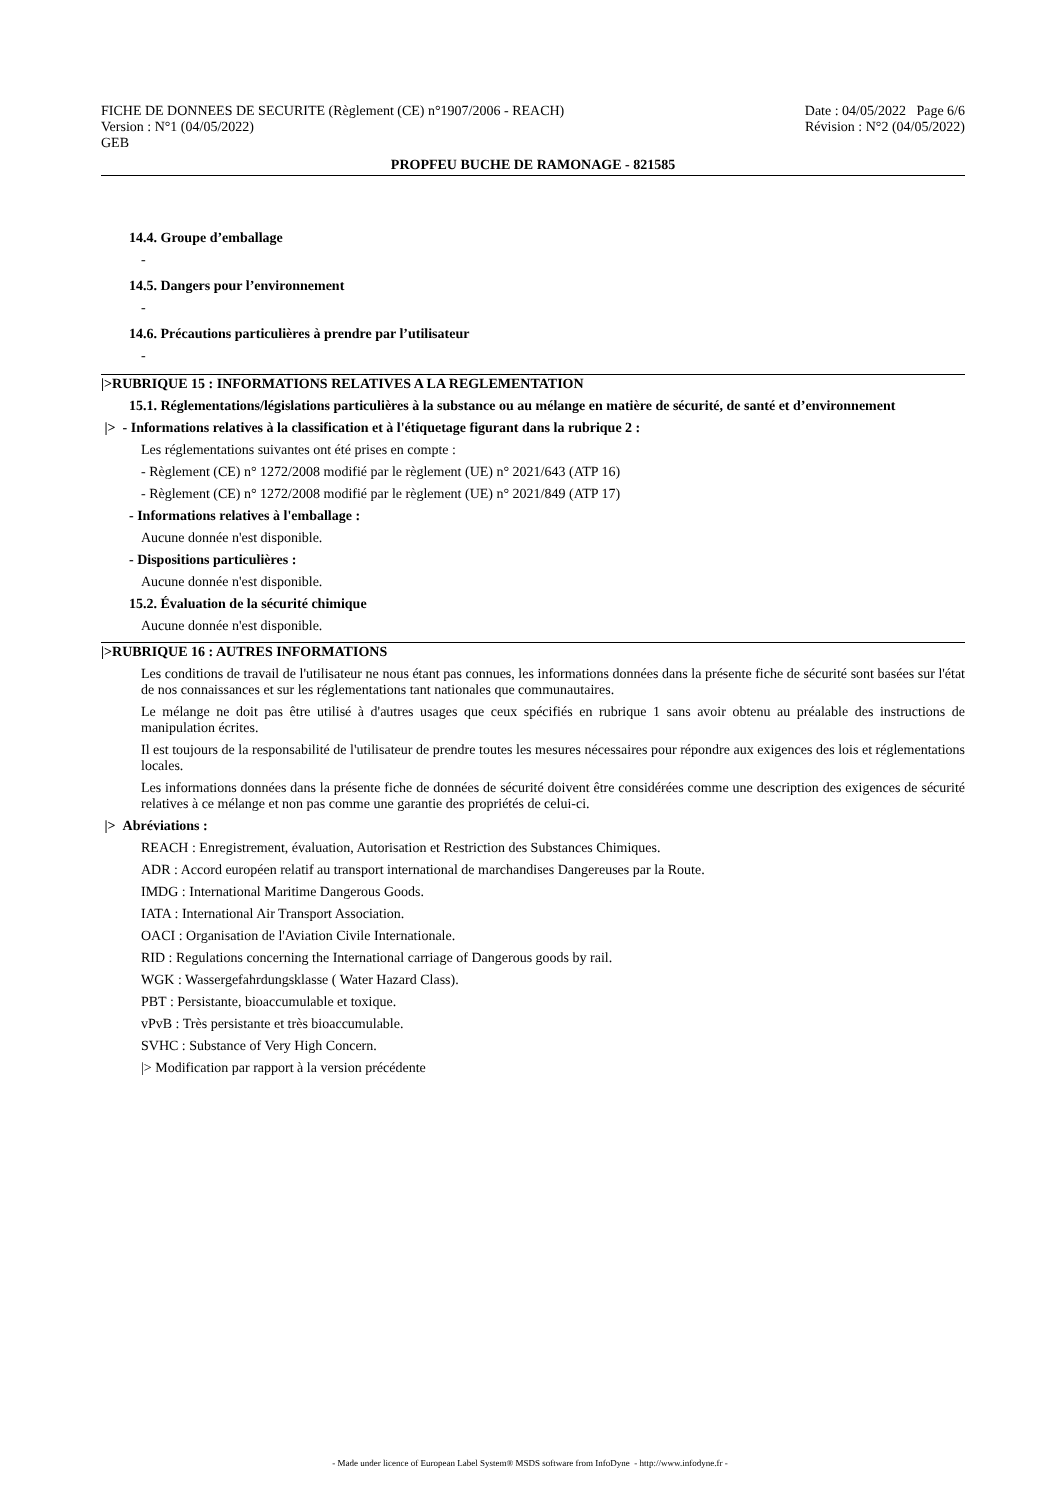FICHE DE DONNEES DE SECURITE (Règlement (CE) n°1907/2006 - REACH) Date : 04/05/2022 Page 6/6
Version : N°1 (04/05/2022) Révision : N°2 (04/05/2022)
GEB
PROPFEU BUCHE DE RAMONAGE - 821585
14.4. Groupe d’emballage
-
14.5. Dangers pour l’environnement
-
14.6. Précautions particulières à prendre par l’utilisateur
-
|>RUBRIQUE 15 : INFORMATIONS RELATIVES A LA REGLEMENTATION
15.1. Réglementations/législations particulières à la substance ou au mélange en matière de sécurité, de santé et d’environnement
|> - Informations relatives à la classification et à l'étiquetage figurant dans la rubrique 2 :
Les réglementations suivantes ont été prises en compte :
- Règlement (CE) n° 1272/2008 modifié par le règlement (UE) n° 2021/643 (ATP 16)
- Règlement (CE) n° 1272/2008 modifié par le règlement (UE) n° 2021/849 (ATP 17)
- Informations relatives à l'emballage :
Aucune donnée n'est disponible.
- Dispositions particulières :
Aucune donnée n'est disponible.
15.2. Évaluation de la sécurité chimique
Aucune donnée n'est disponible.
|>RUBRIQUE 16 : AUTRES INFORMATIONS
Les conditions de travail de l'utilisateur ne nous étant pas connues, les informations données dans la présente fiche de sécurité sont basées sur l'état de nos connaissances et sur les réglementations tant nationales que communautaires.
Le mélange ne doit pas être utilisé à d'autres usages que ceux spécifiés en rubrique 1 sans avoir obtenu au préalable des instructions de manipulation écrites.
Il est toujours de la responsabilité de l'utilisateur de prendre toutes les mesures nécessaires pour répondre aux exigences des lois et réglementations locales.
Les informations données dans la présente fiche de données de sécurité doivent être considérées comme une description des exigences de sécurité relatives à ce mélange et non pas comme une garantie des propriétés de celui-ci.
|> Abréviations :
REACH : Enregistrement, évaluation, Autorisation et Restriction des Substances Chimiques.
ADR : Accord européen relatif au transport international de marchandises Dangereuses par la Route.
IMDG : International Maritime Dangerous Goods.
IATA : International Air Transport Association.
OACI : Organisation de l'Aviation Civile Internationale.
RID : Regulations concerning the International carriage of Dangerous goods by rail.
WGK : Wassergefahrdungsklasse ( Water Hazard Class).
PBT : Persistante, bioaccumulable et toxique.
vPvB : Très persistante et très bioaccumulable.
SVHC : Substance of Very High Concern.
|> Modification par rapport à la version précédente
- Made under licence of European Label System® MSDS software from InfoDyne - http://www.infodyne.fr -